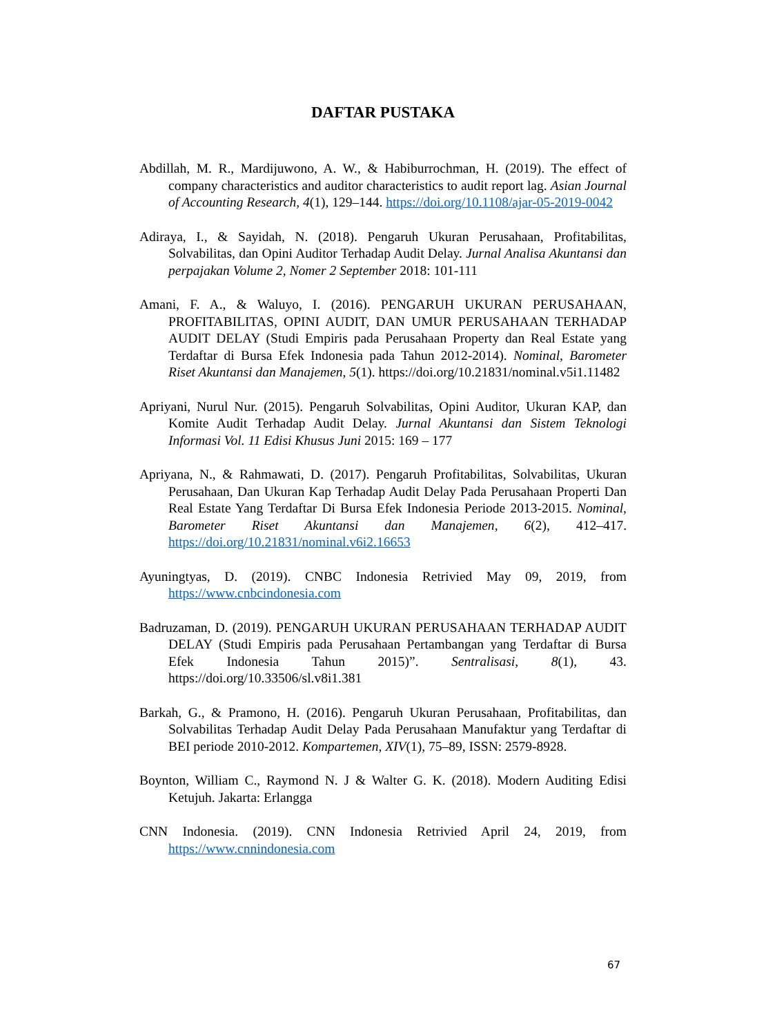DAFTAR PUSTAKA
Abdillah, M. R., Mardijuwono, A. W., & Habiburrochman, H. (2019). The effect of company characteristics and auditor characteristics to audit report lag. Asian Journal of Accounting Research, 4(1), 129–144. https://doi.org/10.1108/ajar-05-2019-0042
Adiraya, I., & Sayidah, N. (2018). Pengaruh Ukuran Perusahaan, Profitabilitas, Solvabilitas, dan Opini Auditor Terhadap Audit Delay. Jurnal Analisa Akuntansi dan perpajakan Volume 2, Nomer 2 September 2018: 101-111
Amani, F. A., & Waluyo, I. (2016). PENGARUH UKURAN PERUSAHAAN, PROFITABILITAS, OPINI AUDIT, DAN UMUR PERUSAHAAN TERHADAP AUDIT DELAY (Studi Empiris pada Perusahaan Property dan Real Estate yang Terdaftar di Bursa Efek Indonesia pada Tahun 2012-2014). Nominal, Barometer Riset Akuntansi dan Manajemen, 5(1). https://doi.org/10.21831/nominal.v5i1.11482
Apriyani, Nurul Nur. (2015). Pengaruh Solvabilitas, Opini Auditor, Ukuran KAP, dan Komite Audit Terhadap Audit Delay. Jurnal Akuntansi dan Sistem Teknologi Informasi Vol. 11 Edisi Khusus Juni 2015: 169 – 177
Apriyana, N., & Rahmawati, D. (2017). Pengaruh Profitabilitas, Solvabilitas, Ukuran Perusahaan, Dan Ukuran Kap Terhadap Audit Delay Pada Perusahaan Properti Dan Real Estate Yang Terdaftar Di Bursa Efek Indonesia Periode 2013-2015. Nominal, Barometer Riset Akuntansi dan Manajemen, 6(2), 412–417. https://doi.org/10.21831/nominal.v6i2.16653
Ayuningtyas, D. (2019). CNBC Indonesia Retrivied May 09, 2019, from https://www.cnbcindonesia.com
Badruzaman, D. (2019). PENGARUH UKURAN PERUSAHAAN TERHADAP AUDIT DELAY (Studi Empiris pada Perusahaan Pertambangan yang Terdaftar di Bursa Efek Indonesia Tahun 2015)”. Sentralisasi, 8(1), 43. https://doi.org/10.33506/sl.v8i1.381
Barkah, G., & Pramono, H. (2016). Pengaruh Ukuran Perusahaan, Profitabilitas, dan Solvabilitas Terhadap Audit Delay Pada Perusahaan Manufaktur yang Terdaftar di BEI periode 2010-2012. Kompartemen, XIV(1), 75–89, ISSN: 2579-8928.
Boynton, William C., Raymond N. J & Walter G. K. (2018). Modern Auditing Edisi Ketujuh. Jakarta: Erlangga
CNN Indonesia. (2019). CNN Indonesia Retrivied April 24, 2019, from https://www.cnnindonesia.com
67